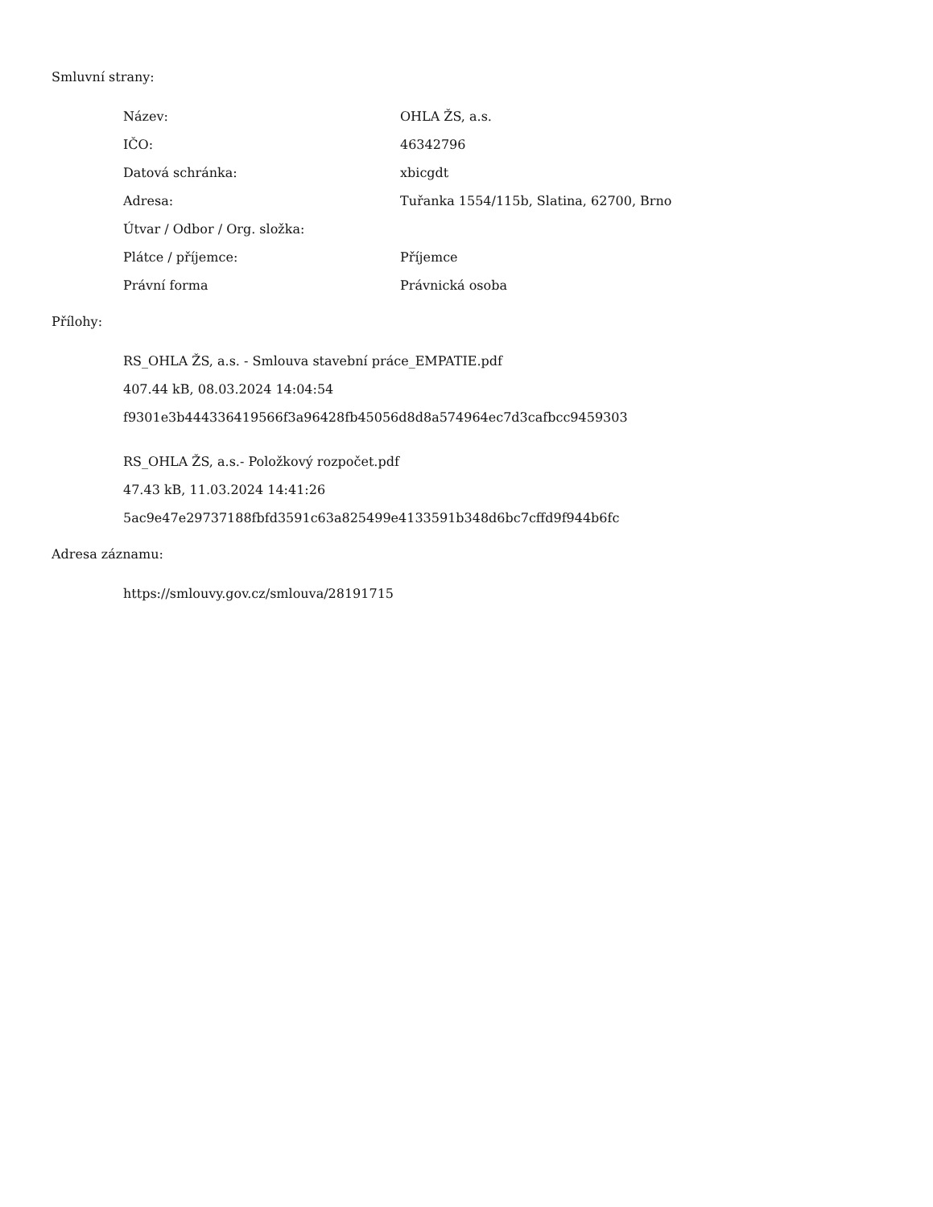Smluvní strany:
| Název: | OHLA ŽS, a.s. |
| IČO: | 46342796 |
| Datová schránka: | xbicgdt |
| Adresa: | Tuřanka 1554/115b, Slatina, 62700, Brno |
| Útvar / Odbor / Org. složka: | |
| Plátce / příjemce: | Příjemce |
| Právní forma | Právnická osoba |
Přílohy:
RS_OHLA ŽS, a.s. - Smlouva stavební práce_EMPATIE.pdf
407.44 kB, 08.03.2024 14:04:54
f9301e3b444336419566f3a96428fb45056d8d8a574964ec7d3cafbcc9459303
RS_OHLA ŽS, a.s.- Položkový rozpočet.pdf
47.43 kB, 11.03.2024 14:41:26
5ac9e47e29737188fbfd3591c63a825499e4133591b348d6bc7cffd9f944b6fc
Adresa záznamu:
https://smlouvy.gov.cz/smlouva/28191715